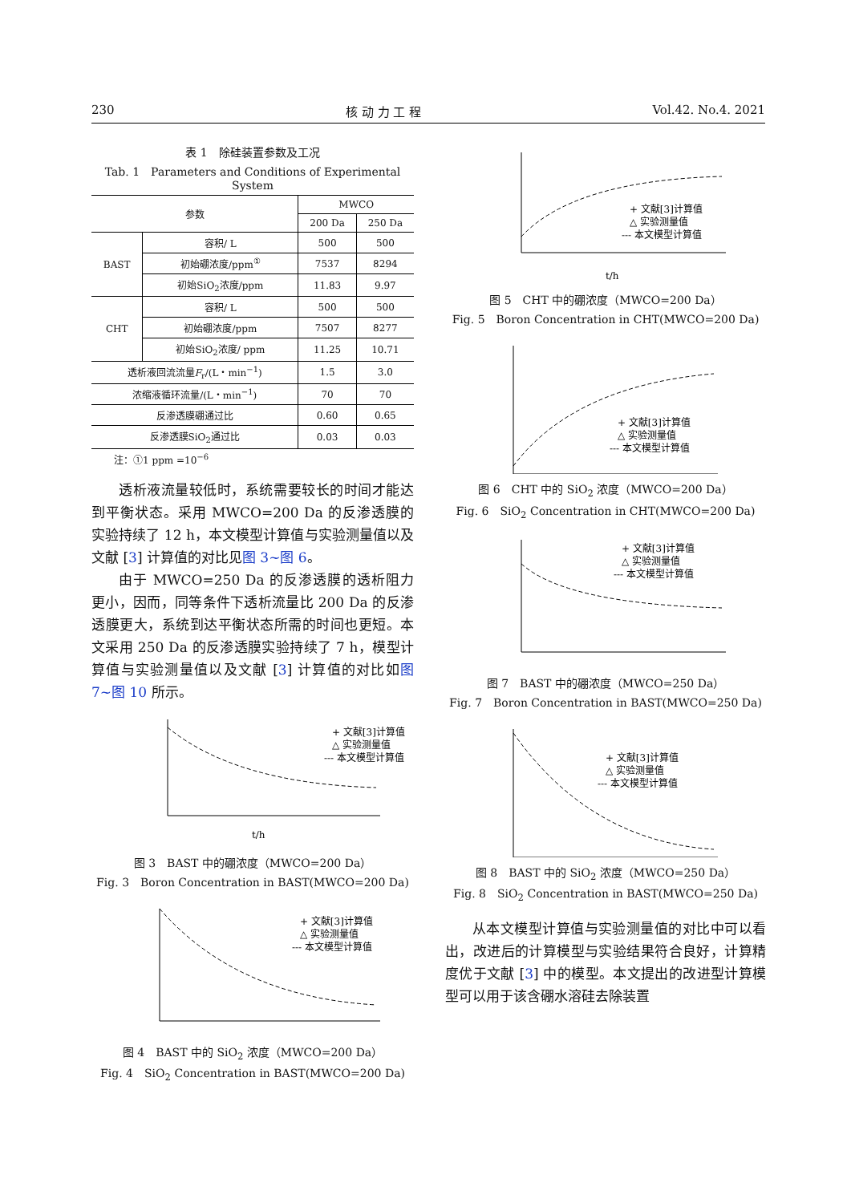230 核 动 力 工 程 Vol.42. No.4. 2021
表 1　除硅装置参数及工况
Tab. 1　Parameters and Conditions of Experimental System
| 参数 | | MWCO | |
| --- | --- | --- | --- |
| | | 200 Da | 250 Da |
| BAST | 容积/ L | 500 | 500 |
| | 初始硼浓度/ppm<sup>①</sup> | 7537 | 8294 |
| | 初始SiO<sub>2</sub>浓度/ppm | 11.83 | 9.97 |
| CHT | 容积/ L | 500 | 500 |
| | 初始硼浓度/ppm | 7507 | 8277 |
| | 初始SiO<sub>2</sub>浓度/ ppm | 11.25 | 10.71 |
| 透析液回流流量 F<sub>r</sub>/(L・min<sup>−1</sup>) | | 1.5 | 3.0 |
| 浓缩液循环流量/(L・min<sup>−1</sup>) | | 70 | 70 |
| 反渗透膜硼通过比 | | 0.60 | 0.65 |
| 反渗透膜SiO<sub>2</sub>通过比 | | 0.03 | 0.03 |
注：①1 ppm =10<sup>−6</sup>
透析液流量较低时，系统需要较长的时间才能达到平衡状态。采用 MWCO=200 Da 的反渗透膜的实验持续了 12 h，本文模型计算值与实验测量值以及文献 [3] 计算值的对比见图 3~图 6。
由于 MWCO=250 Da 的反渗透膜的透析阻力更小，因而，同等条件下透析流量比 200 Da 的反渗透膜更大，系统到达平衡状态所需的时间也更短。本文采用 250 Da 的反渗透膜实验持续了 7 h，模型计算值与实验测量值以及文献 [3] 计算值的对比如图 7~图 10 所示。
+ 文献[3]计算值
△ 实验测量值
--- 本文模型计算值
t/h
图 3　BAST 中的硼浓度（MWCO=200 Da）
Fig. 3　Boron Concentration in BAST(MWCO=200 Da)
+ 文献[3]计算值
△ 实验测量值
--- 本文模型计算值
图 4　BAST 中的 SiO<sub>2</sub> 浓度（MWCO=200 Da）
Fig. 4　SiO<sub>2</sub> Concentration in BAST(MWCO=200 Da)
+ 文献[3]计算值
△ 实验测量值
--- 本文模型计算值
t/h
图 5　CHT 中的硼浓度（MWCO=200 Da）
Fig. 5　Boron Concentration in CHT(MWCO=200 Da)
+ 文献[3]计算值
△ 实验测量值
--- 本文模型计算值
图 6　CHT 中的 SiO<sub>2</sub> 浓度（MWCO=200 Da）
Fig. 6　SiO<sub>2</sub> Concentration in CHT(MWCO=200 Da)
+ 文献[3]计算值
△ 实验测量值
--- 本文模型计算值
图 7　BAST 中的硼浓度（MWCO=250 Da）
Fig. 7　Boron Concentration in BAST(MWCO=250 Da)
+ 文献[3]计算值
△ 实验测量值
--- 本文模型计算值
图 8　BAST 中的 SiO<sub>2</sub> 浓度（MWCO=250 Da）
Fig. 8　SiO<sub>2</sub> Concentration in BAST(MWCO=250 Da)
从本文模型计算值与实验测量值的对比中可以看出，改进后的计算模型与实验结果符合良好，计算精度优于文献 [3] 中的模型。本文提出的改进型计算模型可以用于该含硼水溶硅去除装置